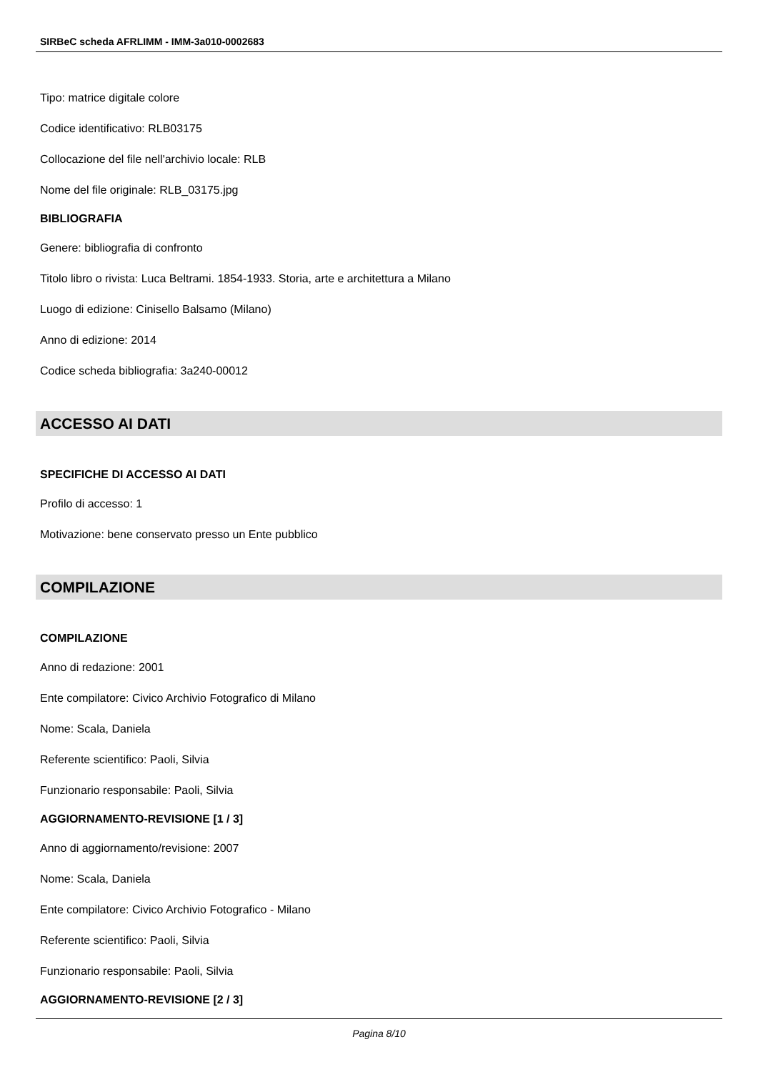SIRBeC scheda AFRLIMM - IMM-3a010-0002683
Tipo: matrice digitale colore
Codice identificativo: RLB03175
Collocazione del file nell'archivio locale: RLB
Nome del file originale: RLB_03175.jpg
BIBLIOGRAFIA
Genere: bibliografia di confronto
Titolo libro o rivista: Luca Beltrami. 1854-1933. Storia, arte e architettura a Milano
Luogo di edizione: Cinisello Balsamo (Milano)
Anno di edizione: 2014
Codice scheda bibliografia: 3a240-00012
ACCESSO AI DATI
SPECIFICHE DI ACCESSO AI DATI
Profilo di accesso: 1
Motivazione: bene conservato presso un Ente pubblico
COMPILAZIONE
COMPILAZIONE
Anno di redazione: 2001
Ente compilatore: Civico Archivio Fotografico di Milano
Nome: Scala, Daniela
Referente scientifico: Paoli, Silvia
Funzionario responsabile: Paoli, Silvia
AGGIORNAMENTO-REVISIONE [1 / 3]
Anno di aggiornamento/revisione: 2007
Nome: Scala, Daniela
Ente compilatore: Civico Archivio Fotografico - Milano
Referente scientifico: Paoli, Silvia
Funzionario responsabile: Paoli, Silvia
AGGIORNAMENTO-REVISIONE [2 / 3]
Pagina 8/10